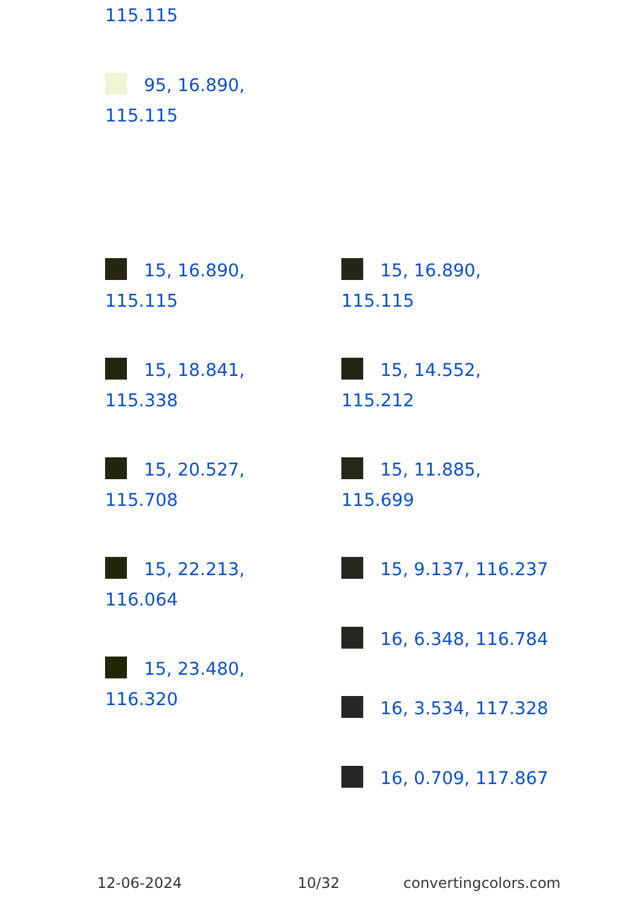115.115
95, 16.890, 115.115
15, 16.890, 115.115
15, 16.890, 115.115
15, 18.841, 115.338
15, 14.552, 115.212
15, 20.527, 115.708
15, 11.885, 115.699
15, 22.213, 116.064
15, 9.137, 116.237
16, 6.348, 116.784
15, 23.480, 116.320
16, 3.534, 117.328
16, 0.709, 117.867
12-06-2024 10/32 convertingcolors.com